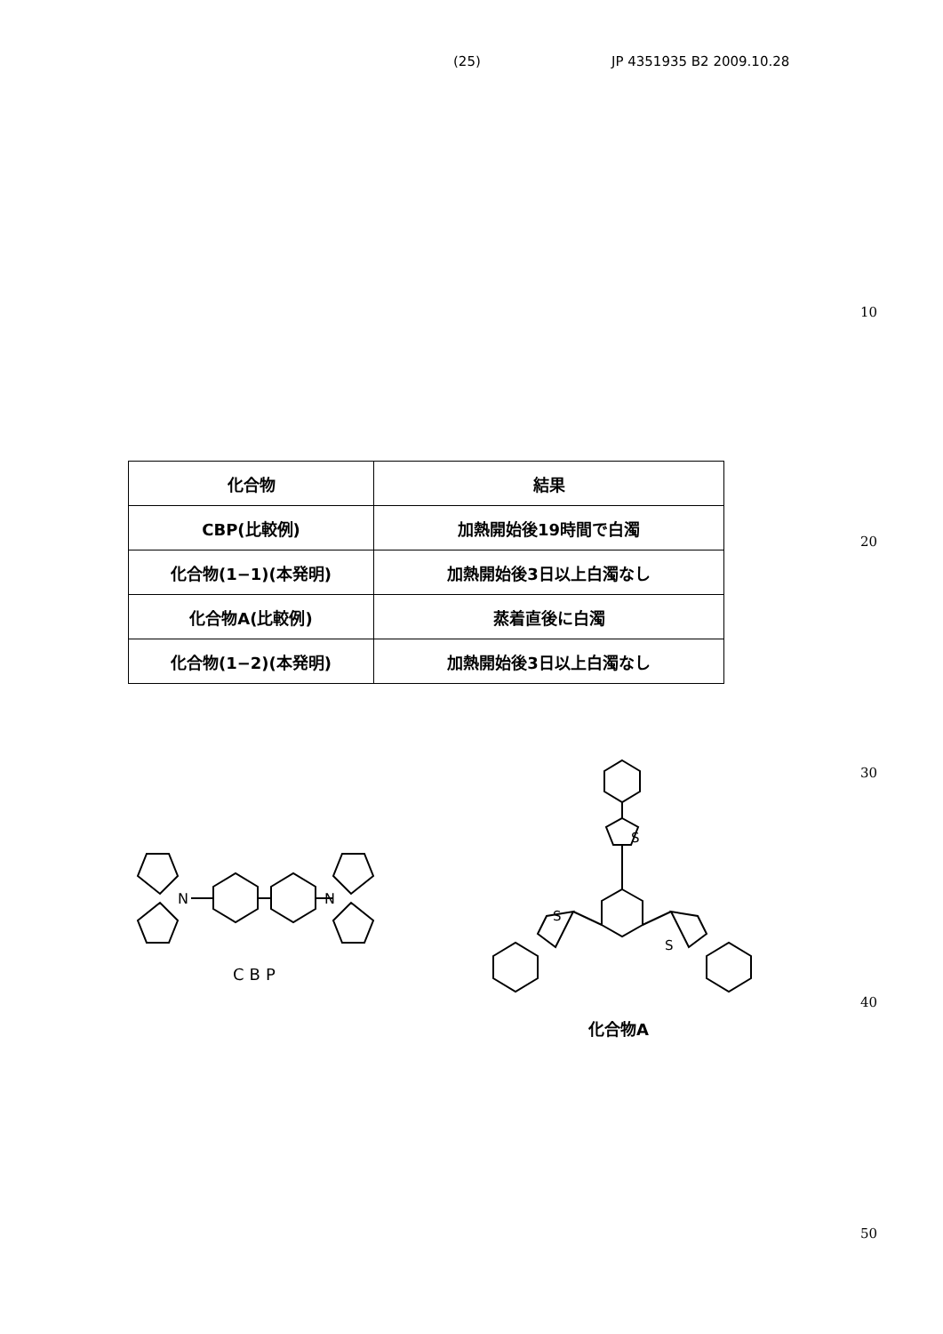(25) JP 4351935 B2 2009.10.28
10
20
30
40
50
| 化合物 | 結果 |
| --- | --- |
| CBP(比較例) | 加熱開始後19時間で白濁 |
| 化合物(1−1)(本発明) | 加熱開始後3日以上白濁なし |
| 化合物A(比較例) | 蒸着直後に白濁 |
| 化合物(1−2)(本発明) | 加熱開始後3日以上白濁なし |
N
N
CBP
S
S
S
化合物A